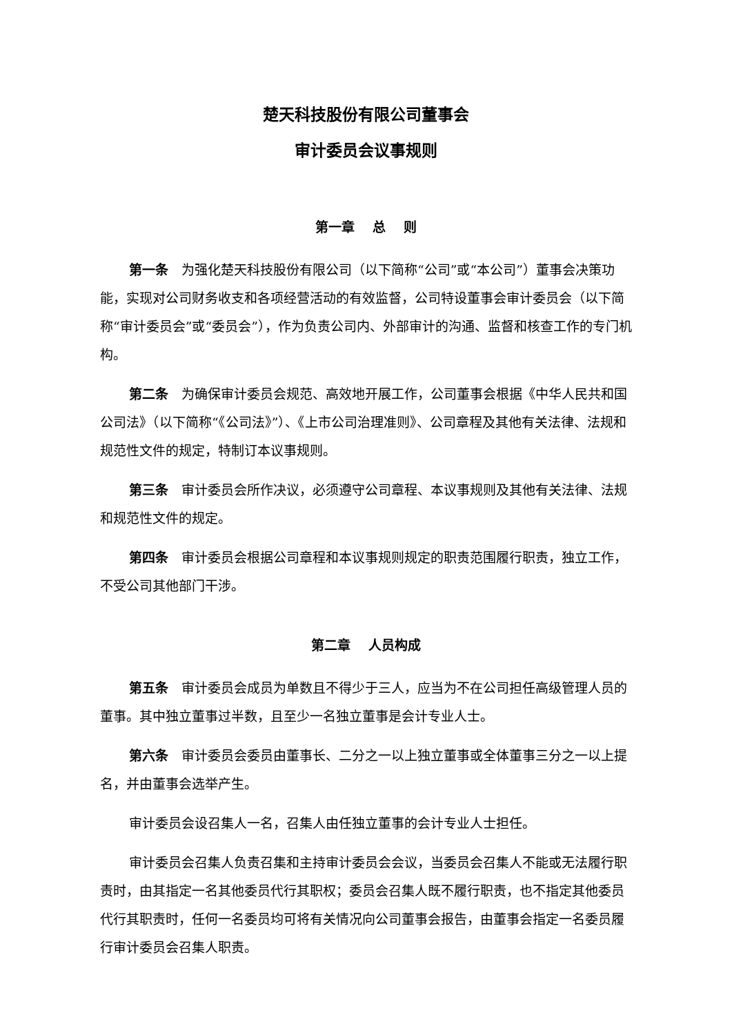楚天科技股份有限公司董事会
审计委员会议事规则
第一章　 总　 则
第一条　为强化楚天科技股份有限公司（以下简称“公司”或“本公司”）董事会决策功能，实现对公司财务收支和各项经营活动的有效监督，公司特设董事会审计委员会（以下简称“审计委员会”或“委员会”），作为负责公司内、外部审计的沟通、监督和核查工作的专门机构。
第二条　为确保审计委员会规范、高效地开展工作，公司董事会根据《中华人民共和国公司法》（以下简称“《公司法》”）、《上市公司治理准则》、公司章程及其他有关法律、法规和规范性文件的规定，特制订本议事规则。
第三条　审计委员会所作决议，必须遵守公司章程、本议事规则及其他有关法律、法规和规范性文件的规定。
第四条　审计委员会根据公司章程和本议事规则规定的职责范围履行职责，独立工作，不受公司其他部门干涉。
第二章　 人员构成
第五条　审计委员会成员为单数且不得少于三人，应当为不在公司担任高级管理人员的董事。其中独立董事过半数，且至少一名独立董事是会计专业人士。
第六条　审计委员会委员由董事长、二分之一以上独立董事或全体董事三分之一以上提名，并由董事会选举产生。
审计委员会设召集人一名，召集人由任独立董事的会计专业人士担任。
审计委员会召集人负责召集和主持审计委员会会议，当委员会召集人不能或无法履行职责时，由其指定一名其他委员代行其职权；委员会召集人既不履行职责，也不指定其他委员代行其职责时，任何一名委员均可将有关情况向公司董事会报告，由董事会指定一名委员履行审计委员会召集人职责。